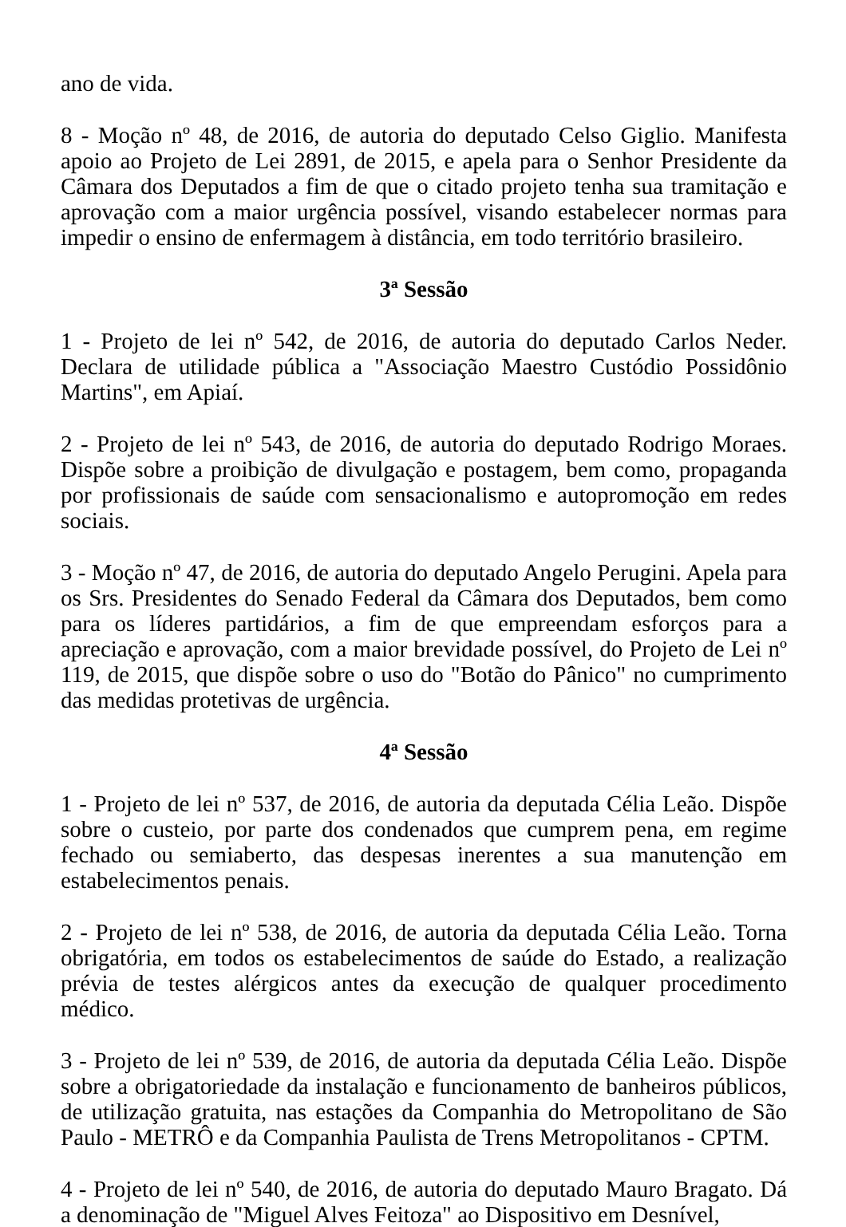ano de vida.
8 - Moção nº 48, de 2016, de autoria do deputado Celso Giglio. Manifesta apoio ao Projeto de Lei 2891, de 2015, e apela para o Senhor Presidente da Câmara dos Deputados a fim de que o citado projeto tenha sua tramitação e aprovação com a maior urgência possível, visando estabelecer normas para impedir o ensino de enfermagem à distância, em todo território brasileiro.
3ª Sessão
1 - Projeto de lei nº 542, de 2016, de autoria do deputado Carlos Neder. Declara de utilidade pública a "Associação Maestro Custódio Possidônio Martins", em Apiaí.
2 - Projeto de lei nº 543, de 2016, de autoria do deputado Rodrigo Moraes. Dispõe sobre a proibição de divulgação e postagem, bem como, propaganda por profissionais de saúde com sensacionalismo e autopromoção em redes sociais.
3 - Moção nº 47, de 2016, de autoria do deputado Angelo Perugini. Apela para os Srs. Presidentes do Senado Federal da Câmara dos Deputados, bem como para os líderes partidários, a fim de que empreendam esforços para a apreciação e aprovação, com a maior brevidade possível, do Projeto de Lei nº 119, de 2015, que dispõe sobre o uso do "Botão do Pânico" no cumprimento das medidas protetivas de urgência.
4ª Sessão
1 - Projeto de lei nº 537, de 2016, de autoria da deputada Célia Leão. Dispõe sobre o custeio, por parte dos condenados que cumprem pena, em regime fechado ou semiaberto, das despesas inerentes a sua manutenção em estabelecimentos penais.
2 - Projeto de lei nº 538, de 2016, de autoria da deputada Célia Leão. Torna obrigatória, em todos os estabelecimentos de saúde do Estado, a realização prévia de testes alérgicos antes da execução de qualquer procedimento médico.
3 - Projeto de lei nº 539, de 2016, de autoria da deputada Célia Leão. Dispõe sobre a obrigatoriedade da instalação e funcionamento de banheiros públicos, de utilização gratuita, nas estações da Companhia do Metropolitano de São Paulo - METRÔ e da Companhia Paulista de Trens Metropolitanos - CPTM.
4 - Projeto de lei nº 540, de 2016, de autoria do deputado Mauro Bragato. Dá a denominação de "Miguel Alves Feitoza" ao Dispositivo em Desnível,